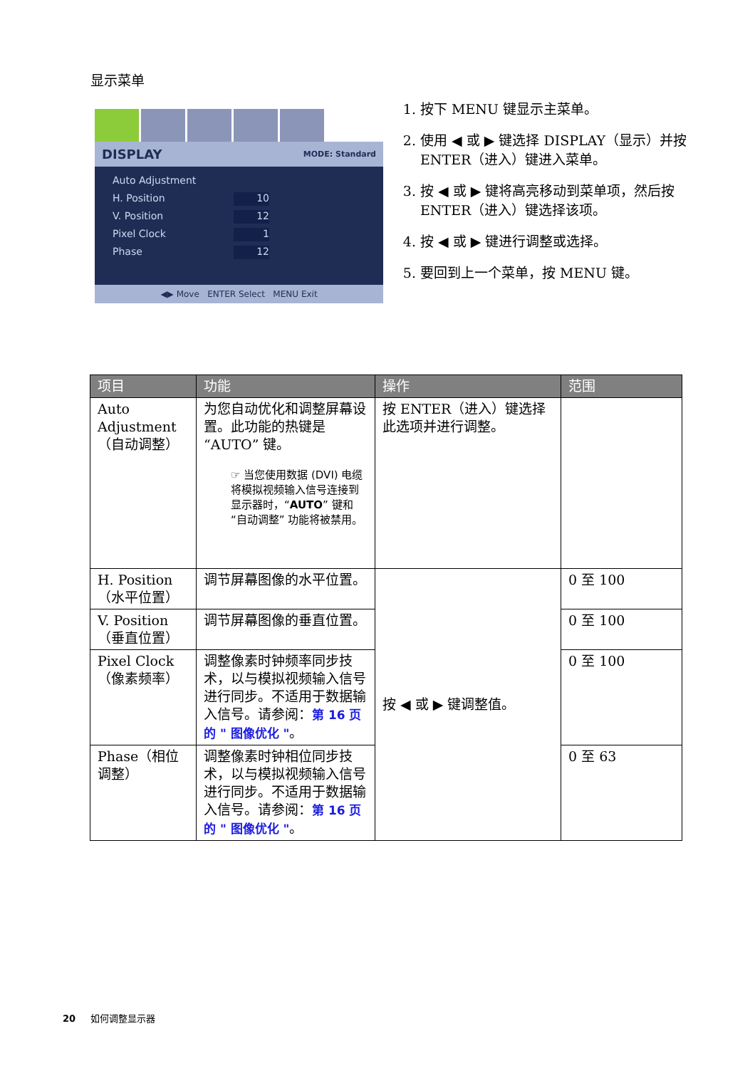显示菜单
DISPLAY MODE: Standard
Auto Adjustment
H. Position 10
V. Position 12
Pixel Clock 1
Phase 12
◀▶ Move ENTER Select MENU Exit
1. 按下 MENU 键显示主菜单。
2. 使用 ◀ 或 ▶ 键选择 DISPLAY（显示）并按 ENTER（进入）键进入菜单。
3. 按 ◀ 或 ▶ 键将高亮移动到菜单项，然后按 ENTER（进入）键选择该项。
4. 按 ◀ 或 ▶ 键进行调整或选择。
5. 要回到上一个菜单，按 MENU 键。
| 项目 | 功能 | 操作 | 范围 |
| --- | --- | --- | --- |
| Auto Adjustment（自动调整） | 为您自动优化和调整屏幕设置。此功能的热键是 “AUTO” 键。 ☞ 当您使用数据 (DVI) 电缆将模拟视频输入信号连接到显示器时，“ AUTO ” 键和 “自动调整” 功能将被禁用。 | 按 ENTER（进入）键选择此选项并进行调整。 | |
| H. Position（水平位置） | 调节屏幕图像的水平位置。 | 按 ◀ 或 ▶ 键调整值。 | 0 至 100 |
| V. Position（垂直位置） | 调节屏幕图像的垂直位置。 | | 0 至 100 |
| Pixel Clock（像素频率） | 调整像素时钟频率同步技术，以与模拟视频输入信号进行同步。不适用于数据输入信号。请参阅： 第 16 页的 " 图像优化 " 。 | | 0 至 100 |
| Phase（相位调整） | 调整像素时钟相位同步技术，以与模拟视频输入信号进行同步。不适用于数据输入信号。请参阅： 第 16 页的 " 图像优化 " 。 | | 0 至 63 |
20 如何调整显示器